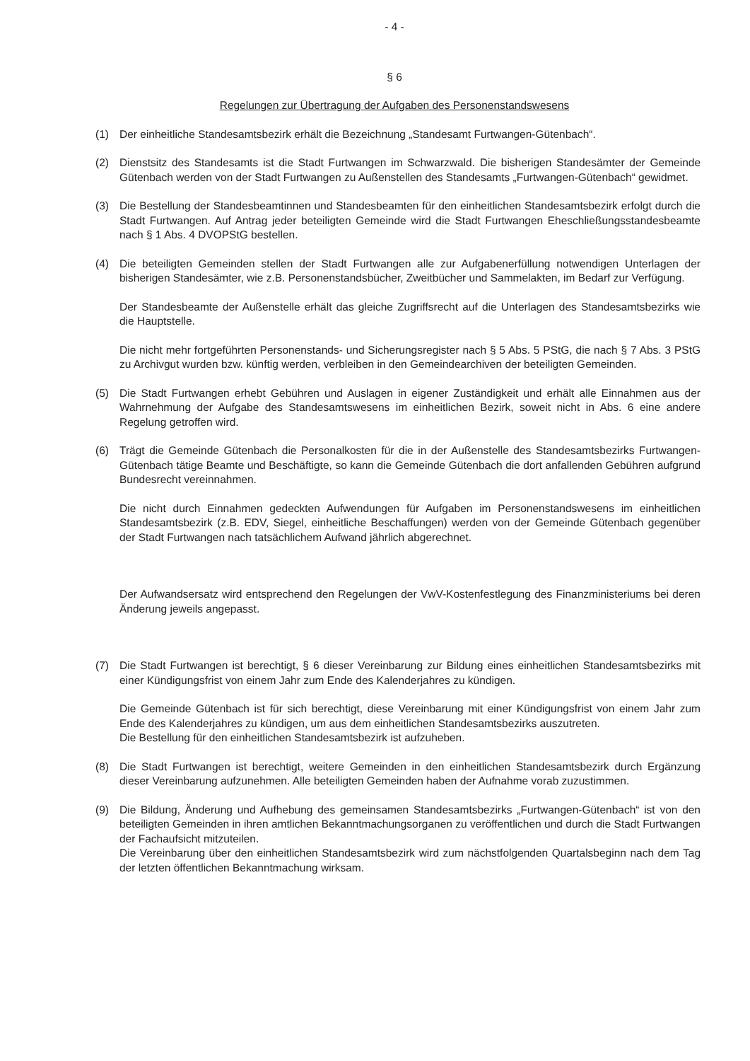- 4 -
§ 6
Regelungen zur Übertragung der Aufgaben des Personenstandswesens
(1) Der einheitliche Standesamtsbezirk erhält die Bezeichnung „Standesamt Furtwangen-Gütenbach“.
(2) Dienstsitz des Standesamts ist die Stadt Furtwangen im Schwarzwald. Die bisherigen Standesämter der Gemeinde Gütenbach werden von der Stadt Furtwangen zu Außenstellen des Standesamts „Furtwangen-Gütenbach“ gewidmet.
(3) Die Bestellung der Standesbeamtinnen und Standesbeamten für den einheitlichen Standesamtsbezirk erfolgt durch die Stadt Furtwangen. Auf Antrag jeder beteiligten Gemeinde wird die Stadt Furtwangen Eheschließungsstandesbeamte nach § 1 Abs. 4 DVOPStG bestellen.
(4) Die beteiligten Gemeinden stellen der Stadt Furtwangen alle zur Aufgabenerfüllung notwendigen Unterlagen der bisherigen Standesämter, wie z.B. Personenstandsbücher, Zweitbücher und Sammelakten, im Bedarf zur Verfügung.
Der Standesbeamte der Außenstelle erhält das gleiche Zugriffsrecht auf die Unterlagen des Standesamtsbezirks wie die Hauptstelle.
Die nicht mehr fortgeführten Personenstands- und Sicherungsregister nach § 5 Abs. 5 PStG, die nach § 7 Abs. 3 PStG zu Archivgut wurden bzw. künftig werden, verbleiben in den Gemeindearchiven der beteiligten Gemeinden.
(5) Die Stadt Furtwangen erhebt Gebühren und Auslagen in eigener Zuständigkeit und erhält alle Einnahmen aus der Wahrnehmung der Aufgabe des Standesamtswesens im einheitlichen Bezirk, soweit nicht in Abs. 6 eine andere Regelung getroffen wird.
(6) Trägt die Gemeinde Gütenbach die Personalkosten für die in der Außenstelle des Standesamtsbezirks Furtwangen-Gütenbach tätige Beamte und Beschäftigte, so kann die Gemeinde Gütenbach die dort anfallenden Gebühren aufgrund Bundesrecht vereinnahmen.
Die nicht durch Einnahmen gedeckten Aufwendungen für Aufgaben im Personenstandswesens im einheitlichen Standesamtsbezirk (z.B. EDV, Siegel, einheitliche Beschaffungen) werden von der Gemeinde Gütenbach gegenüber der Stadt Furtwangen nach tatsächlichem Aufwand jährlich abgerechnet.
Der Aufwandsersatz wird entsprechend den Regelungen der VwV-Kostenfestlegung des Finanzministeriums bei deren Änderung jeweils angepasst.
(7) Die Stadt Furtwangen ist berechtigt, § 6 dieser Vereinbarung zur Bildung eines einheitlichen Standesamtsbezirks mit einer Kündigungsfrist von einem Jahr zum Ende des Kalenderjahres zu kündigen.
Die Gemeinde Gütenbach ist für sich berechtigt, diese Vereinbarung mit einer Kündigungsfrist von einem Jahr zum Ende des Kalenderjahres zu kündigen, um aus dem einheitlichen Standesamtsbezirks auszutreten.
Die Bestellung für den einheitlichen Standesamtsbezirk ist aufzuheben.
(8) Die Stadt Furtwangen ist berechtigt, weitere Gemeinden in den einheitlichen Standesamtsbezirk durch Ergänzung dieser Vereinbarung aufzunehmen. Alle beteiligten Gemeinden haben der Aufnahme vorab zuzustimmen.
(9) Die Bildung, Änderung und Aufhebung des gemeinsamen Standesamtsbezirks „Furtwangen-Gütenbach“ ist von den beteiligten Gemeinden in ihren amtlichen Bekanntmachungsorganen zu veröffentlichen und durch die Stadt Furtwangen der Fachaufsicht mitzuteilen.
Die Vereinbarung über den einheitlichen Standesamtsbezirk wird zum nächstfolgenden Quartalsbeginn nach dem Tag der letzten öffentlichen Bekanntmachung wirksam.